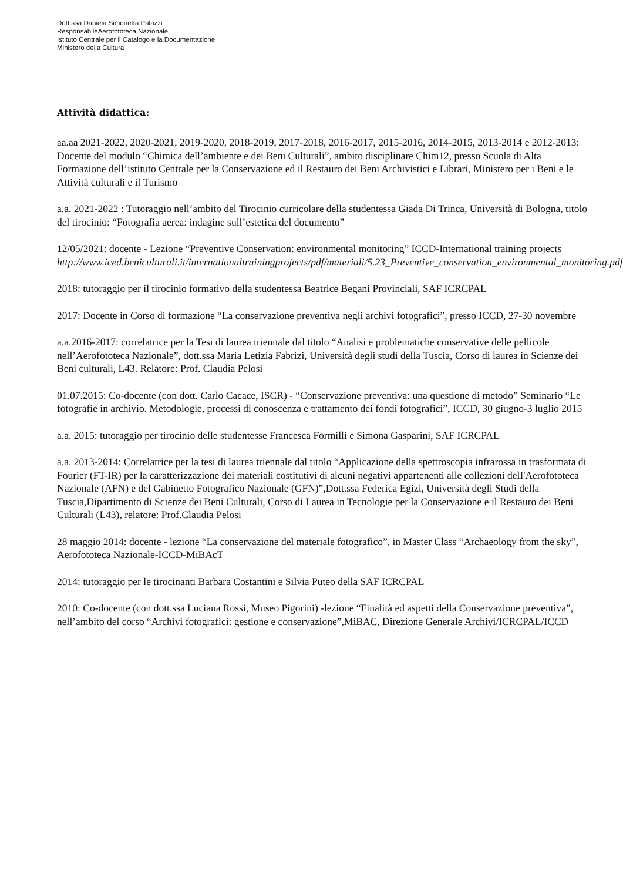Dott.ssa Daniela Simonetta Palazzi
ResponsabileAerofototeca Nazionale
Istituto Centrale per il Catalogo e la Documentazione
Ministero della Cultura
Attività didattica:
aa.aa 2021-2022, 2020-2021, 2019-2020, 2018-2019, 2017-2018, 2016-2017, 2015-2016, 2014-2015, 2013-2014 e 2012-2013: Docente del modulo “Chimica dell’ambiente e dei Beni Culturali”, ambito disciplinare Chim12, presso Scuola di Alta Formazione dell’istituto Centrale per la Conservazione ed il Restauro dei Beni Archivistici e Librari, Ministero per i Beni e le Attività culturali e il Turismo
a.a. 2021-2022 : Tutoraggio nell’ambito del Tirocinio curricolare della studentessa Giada Di Trinca, Università di Bologna, titolo del tirocinio: “Fotografia aerea: indagine sull’estetica del documento”
12/05/2021: docente - Lezione “Preventive Conservation: environmental monitoring” ICCD-International training projects
http://www.iced.beniculturali.it/internationaltrainingprojects/pdf/materiali/5.23_Preventive_conservation_environmental_monitoring.pdf
2018: tutoraggio per il tirocinio formativo della studentessa Beatrice Begani Provinciali, SAF ICRCPAL
2017: Docente in Corso di formazione “La conservazione preventiva negli archivi fotografici”, presso ICCD, 27-30 novembre
a.a.2016-2017: correlatrice per la Tesi di laurea triennale dal titolo “Analisi e problematiche conservative delle pellicole nell’Aerofototeca Nazionale”, dott.ssa Maria Letizia Fabrizi, Università degli studi della Tuscia, Corso di laurea in Scienze dei Beni culturali, L43. Relatore: Prof. Claudia Pelosi
01.07.2015: Co-docente (con dott. Carlo Cacace, ISCR) - “Conservazione preventiva: una questione di metodo” Seminario “Le fotografie in archivio. Metodologie, processi di conoscenza e trattamento dei fondi fotografici”, ICCD, 30 giugno-3 luglio 2015
a.a. 2015: tutoraggio per tirocinio delle studentesse Francesca Formilli e Simona Gasparini, SAF ICRCPAL
a.a. 2013-2014: Correlatrice per la tesi di laurea triennale dal titolo “Applicazione della spettroscopia infrarossa in trasformata di Fourier (FT-IR) per la caratterizzazione dei materiali costitutivi di alcuni negativi appartenenti alle collezioni delI'Aerofototeca Nazionale (AFN) e del Gabinetto Fotografico Nazionale (GFN)”,Dott.ssa Federica Egizi, Università degli Studi della Tuscia,Dipartimento di Scienze dei Beni Culturali, Corso di Laurea in Tecnologie per la Conservazione e il Restauro dei Beni Culturali (L43), relatore: Prof.Claudia Pelosi
28 maggio 2014: docente - lezione “La conservazione del materiale fotografico”, in Master Class “Archaeology from the sky”, Aerofototeca Nazionale-ICCD-MiBAcT
2014: tutoraggio per le tirocinanti Barbara Costantini e Silvia Puteo della SAF ICRCPAL
2010: Co-docente (con dott.ssa Luciana Rossi, Museo Pigorini) -lezione “Finalità ed aspetti della Conservazione preventiva”, nell’ambito del corso “Archivi fotografici: gestione e conservazione”,MiBAC, Direzione Generale Archivi/ICRCPAL/ICCD